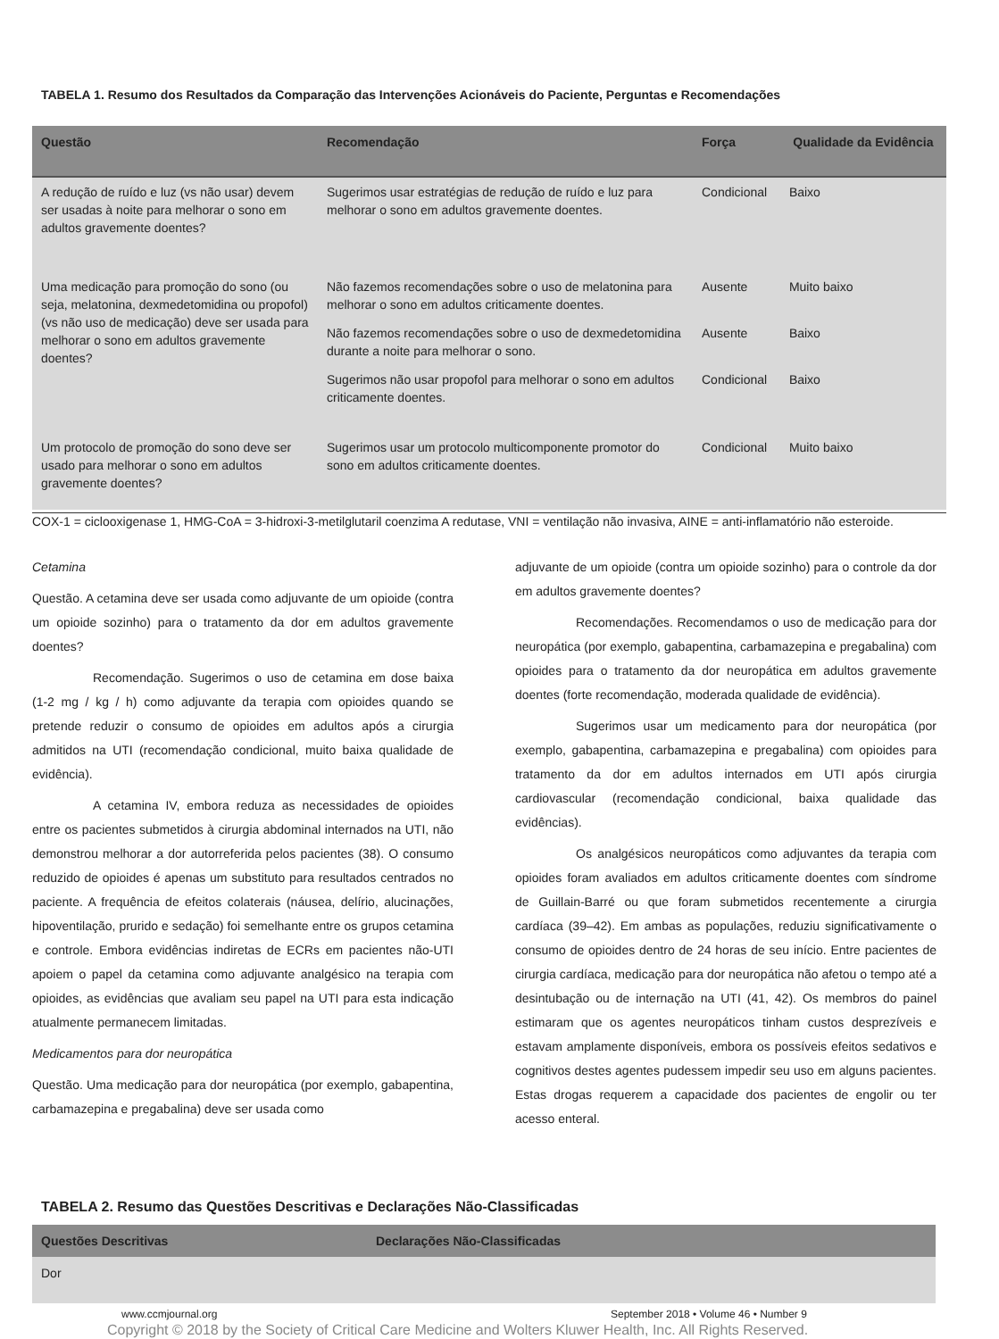TABELA 1. Resumo dos Resultados da Comparação das Intervenções Acionáveis do Paciente, Perguntas e Recomendações
| Questão | Recomendação | Força | Qualidade da Evidência |
| --- | --- | --- | --- |
| A redução de ruído e luz (vs não usar) devem ser usadas à noite para melhorar o sono em adultos gravemente doentes? | Sugerimos usar estratégias de redução de ruído e luz para melhorar o sono em adultos gravemente doentes. | Condicional | Baixo |
| Uma medicação para promoção do sono (ou seja, melatonina, dexmedetomidina ou propofol) (vs não uso de medicação) deve ser usada para melhorar o sono em adultos gravemente doentes? | Não fazemos recomendações sobre o uso de melatonina para melhorar o sono em adultos criticamente doentes. | Ausente | Muito baixo |
| | Não fazemos recomendações sobre o uso de dexmedetomidina durante a noite para melhorar o sono. | Ausente | Baixo |
| | Sugerimos não usar propofol para melhorar o sono em adultos criticamente doentes. | Condicional | Baixo |
| Um protocolo de promoção do sono deve ser usado para melhorar o sono em adultos gravemente doentes? | Sugerimos usar um protocolo multicomponente promotor do sono em adultos criticamente doentes. | Condicional | Muito baixo |
COX-1 = ciclooxigenase 1, HMG-CoA = 3-hidroxi-3-metilglutaril coenzima A redutase, VNI = ventilação não invasiva, AINE = anti-inflamatório não esteroide.
Cetamina
Questão. A cetamina deve ser usada como adjuvante de um opioide (contra um opioide sozinho) para o tratamento da dor em adultos gravemente doentes?
Recomendação. Sugerimos o uso de cetamina em dose baixa (1-2 mg / kg / h) como adjuvante da terapia com opioides quando se pretende reduzir o consumo de opioides em adultos após a cirurgia admitidos na UTI (recomendação condicional, muito baixa qualidade de evidência).
A cetamina IV, embora reduza as necessidades de opioides entre os pacientes submetidos à cirurgia abdominal internados na UTI, não demonstrou melhorar a dor autorreferida pelos pacientes (38). O consumo reduzido de opioides é apenas um substituto para resultados centrados no paciente. A frequência de efeitos colaterais (náusea, delírio, alucinações, hipoventilação, prurido e sedação) foi semelhante entre os grupos cetamina e controle. Embora evidências indiretas de ECRs em pacientes não-UTI apoiem o papel da cetamina como adjuvante analgésico na terapia com opioides, as evidências que avaliam seu papel na UTI para esta indicação atualmente permanecem limitadas.
Medicamentos para dor neuropática
Questão. Uma medicação para dor neuropática (por exemplo, gabapentina, carbamazepina e pregabalina) deve ser usada como
adjuvante de um opioide (contra um opioide sozinho) para o controle da dor em adultos gravemente doentes?
Recomendações. Recomendamos o uso de medicação para dor neuropática (por exemplo, gabapentina, carbamazepina e pregabalina) com opioides para o tratamento da dor neuropática em adultos gravemente doentes (forte recomendação, moderada qualidade de evidência).
Sugerimos usar um medicamento para dor neuropática (por exemplo, gabapentina, carbamazepina e pregabalina) com opioides para tratamento da dor em adultos internados em UTI após cirurgia cardiovascular (recomendação condicional, baixa qualidade das evidências).
Os analgésicos neuropáticos como adjuvantes da terapia com opioides foram avaliados em adultos criticamente doentes com síndrome de Guillain-Barré ou que foram submetidos recentemente a cirurgia cardíaca (39–42). Em ambas as populações, reduziu significativamente o consumo de opioides dentro de 24 horas de seu início. Entre pacientes de cirurgia cardíaca, medicação para dor neuropática não afetou o tempo até a desintubação ou de internação na UTI (41, 42). Os membros do painel estimaram que os agentes neuropáticos tinham custos desprezíveis e estavam amplamente disponíveis, embora os possíveis efeitos sedativos e cognitivos destes agentes pudessem impedir seu uso em alguns pacientes. Estas drogas requerem a capacidade dos pacientes de engolir ou ter acesso enteral.
TABELA 2. Resumo das Questões Descritivas e Declarações Não-Classificadas
| Questões Descritivas | Declarações Não-Classificadas |
| --- | --- |
| Dor | |
www.ccmjournal.org
September 2018 • Volume 46 • Number 9
Copyright © 2018 by the Society of Critical Care Medicine and Wolters Kluwer Health, Inc. All Rights Reserved.